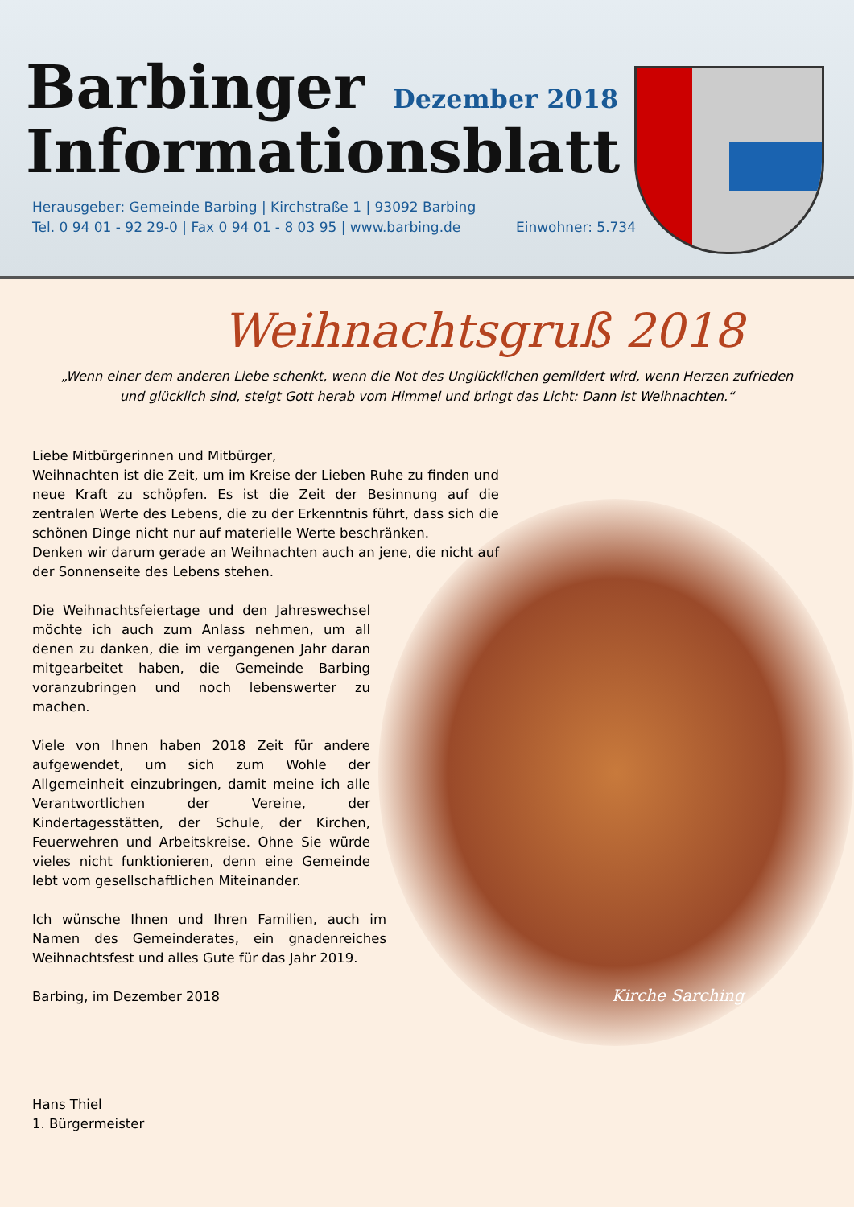Barbinger
Informationsblatt
Dezember 2018
Herausgeber: Gemeinde Barbing | Kirchstraße 1 | 93092 Barbing
Tel. 0 94 01 - 92 29-0 | Fax 0 94 01 - 8 03 95 | www.barbing.de Einwohner: 5.734
Kirche Sarching
Weihnachtsgruß 2018
„Wenn einer dem anderen Liebe schenkt, wenn die Not des Unglücklichen gemildert wird, wenn Herzen zufrieden und glücklich sind, steigt Gott herab vom Himmel und bringt das Licht: Dann ist Weihnachten.“
Liebe Mitbürgerinnen und Mitbürger,
Weihnachten ist die Zeit, um im Kreise der Lieben Ruhe zu finden und neue Kraft zu schöpfen. Es ist die Zeit der Besinnung auf die zentralen Werte des Lebens, die zu der Erkenntnis führt, dass sich die schönen Dinge nicht nur auf materielle Werte beschränken.
Denken wir darum gerade an Weihnachten auch an jene, die nicht auf der Sonnenseite des Lebens stehen.
Die Weihnachtsfeiertage und den Jahreswechsel möchte ich auch zum Anlass nehmen, um all denen zu danken, die im vergangenen Jahr daran mitgearbeitet haben, die Gemeinde Barbing voranzubringen und noch lebenswerter zu machen.
Viele von Ihnen haben 2018 Zeit für andere aufgewendet, um sich zum Wohle der Allgemeinheit einzubringen, damit meine ich alle Verantwortlichen der Vereine, der Kindertagesstätten, der Schule, der Kirchen, Feuerwehren und Arbeitskreise. Ohne Sie würde vieles nicht funktionieren, denn eine Gemeinde lebt vom gesellschaftlichen Miteinander.
Ich wünsche Ihnen und Ihren Familien, auch im Namen des Gemeinderates, ein gnadenreiches Weihnachtsfest und alles Gute für das Jahr 2019.
Barbing, im Dezember 2018
Hans Thiel
1. Bürgermeister